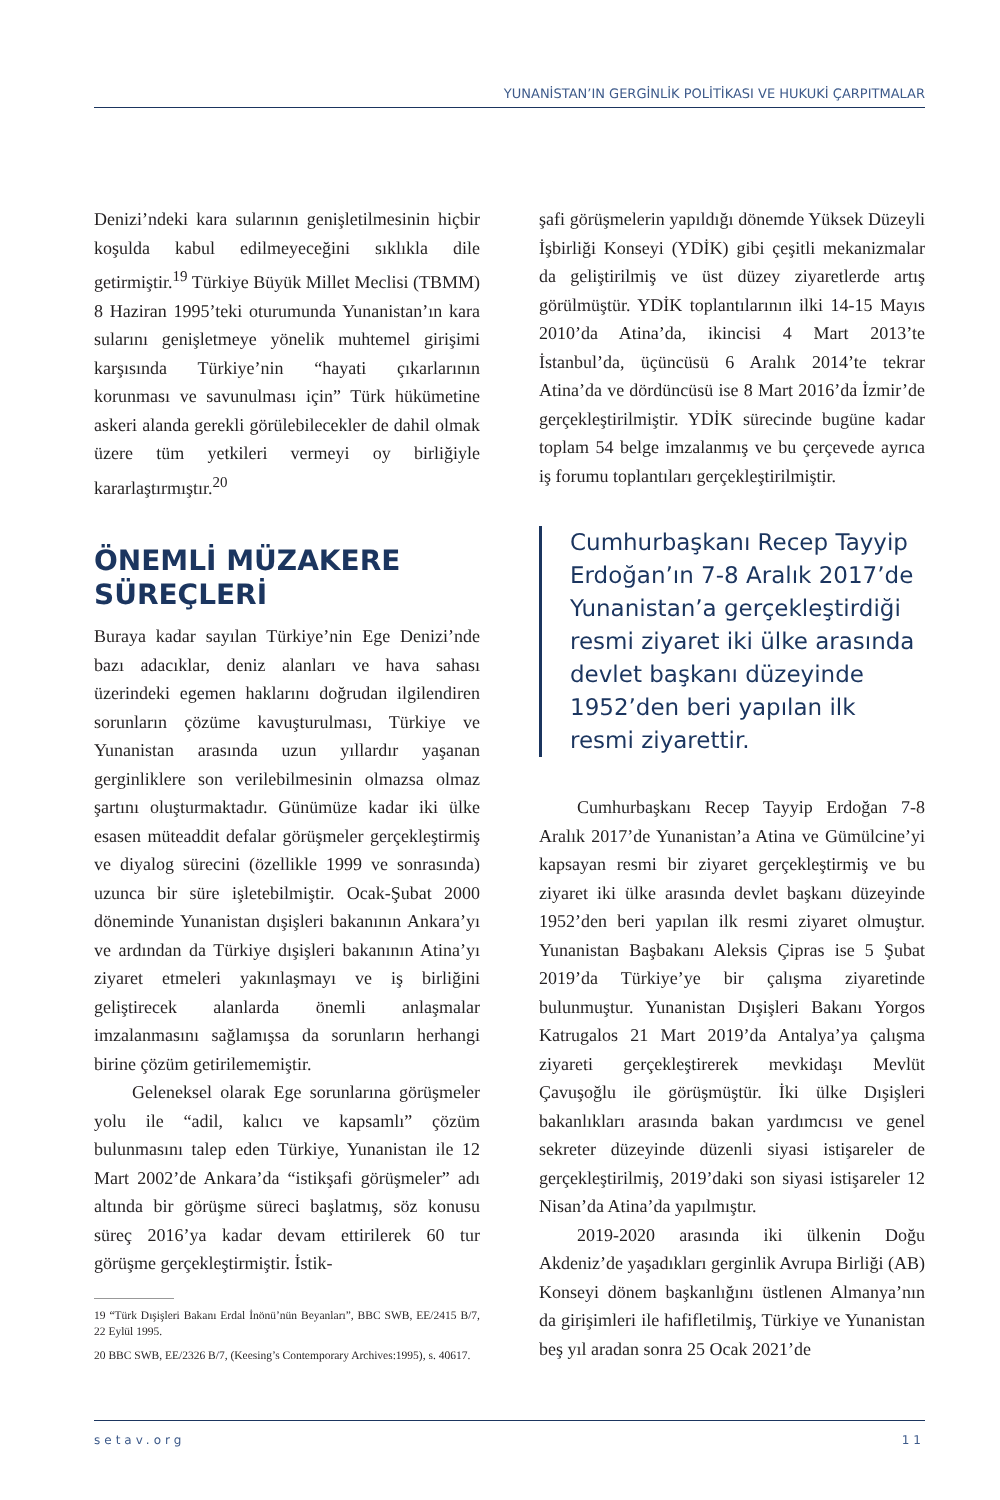YUNANİSTAN’IN GERGİNLİK POLİTİKASI VE HUKUKİ ÇARPITMALAR
Denizi’ndeki kara sularının genişletilmesinin hiçbir koşulda kabul edilmeyeceğini sıklıkla dile getirmiştir.<sup>19</sup> Türkiye Büyük Millet Meclisi (TBMM) 8 Haziran 1995’teki oturumunda Yunanistan’ın kara sularını genişletmeye yönelik muhtemel girişimi karşısında Türkiye’nin “hayati çıkarlarının korunması ve savunulması için” Türk hükümetine askeri alanda gerekli görülebilecekler de dahil olmak üzere tüm yetkileri vermeyi oy birliğiyle kararlaştırmıştır.<sup>20</sup>
ÖNEMLİ MÜZAKERE SÜREÇLERİ
Buraya kadar sayılan Türkiye’nin Ege Denizi’nde bazı adacıklar, deniz alanları ve hava sahası üzerindeki egemen haklarını doğrudan ilgilendiren sorunların çözüme kavuşturulması, Türkiye ve Yunanistan arasında uzun yıllardır yaşanan gerginliklere son verilebilmesinin olmazsa olmaz şartını oluşturmaktadır. Günümüze kadar iki ülke esasen müteaddit defalar görüşmeler gerçekleştirmiş ve diyalog sürecini (özellikle 1999 ve sonrasında) uzunca bir süre işletebilmiştir. Ocak-Şubat 2000 döneminde Yunanistan dışişleri bakanının Ankara’yı ve ardından da Türkiye dışişleri bakanının Atina’yı ziyaret etmeleri yakınlaşmayı ve iş birliğini geliştirecek alanlarda önemli anlaşmalar imzalanmasını sağlamışsa da sorunların herhangi birine çözüm getirilememiştir.
Geleneksel olarak Ege sorunlarına görüşmeler yolu ile “adil, kalıcı ve kapsamlı” çözüm bulunmasını talep eden Türkiye, Yunanistan ile 12 Mart 2002’de Ankara’da “istikşafi görüşmeler” adı altında bir görüşme süreci başlatmış, söz konusu süreç 2016’ya kadar devam ettirilerek 60 tur görüşme gerçekleştirmiştir. İstik-
19 “Türk Dışişleri Bakanı Erdal İnönü’nün Beyanları”, BBC SWB, EE/2415 B/7, 22 Eylül 1995.
20 BBC SWB, EE/2326 B/7, (Keesing’s Contemporary Archives:1995), s. 40617.
şafi görüşmelerin yapıldığı dönemde Yüksek Düzeyli İşbirliği Konseyi (YDİK) gibi çeşitli mekanizmalar da geliştirilmiş ve üst düzey ziyaretlerde artış görülmüştür. YDİK toplantılarının ilki 14-15 Mayıs 2010’da Atina’da, ikincisi 4 Mart 2013’te İstanbul’da, üçüncüsü 6 Aralık 2014’te tekrar Atina’da ve dördüncüsü ise 8 Mart 2016’da İzmir’de gerçekleştirilmiştir. YDİK sürecinde bugüne kadar toplam 54 belge imzalanmış ve bu çerçevede ayrıca iş forumu toplantıları gerçekleştirilmiştir.
Cumhurbaşkanı Recep Tayyip Erdoğan’ın 7-8 Aralık 2017’de Yunanistan’a gerçekleştirdiği resmi ziyaret iki ülke arasında devlet başkanı düzeyinde 1952’den beri yapılan ilk resmi ziyarettir.
Cumhurbaşkanı Recep Tayyip Erdoğan 7-8 Aralık 2017’de Yunanistan’a Atina ve Gümülcine’yi kapsayan resmi bir ziyaret gerçekleştirmiş ve bu ziyaret iki ülke arasında devlet başkanı düzeyinde 1952’den beri yapılan ilk resmi ziyaret olmuştur. Yunanistan Başbakanı Aleksis Çipras ise 5 Şubat 2019’da Türkiye’ye bir çalışma ziyaretinde bulunmuştur. Yunanistan Dışişleri Bakanı Yorgos Katrugalos 21 Mart 2019’da Antalya’ya çalışma ziyareti gerçekleştirerek mevkidaşı Mevlüt Çavuşoğlu ile görüşmüştür. İki ülke Dışişleri bakanlıkları arasında bakan yardımcısı ve genel sekreter düzeyinde düzenli siyasi istişareler de gerçekleştirilmiş, 2019’daki son siyasi istişareler 12 Nisan’da Atina’da yapılmıştır.
2019-2020 arasında iki ülkenin Doğu Akdeniz’de yaşadıkları gerginlik Avrupa Birliği (AB) Konseyi dönem başkanlığını üstlenen Almanya’nın da girişimleri ile hafifletilmiş, Türkiye ve Yunanistan beş yıl aradan sonra 25 Ocak 2021’de
setav.org 11